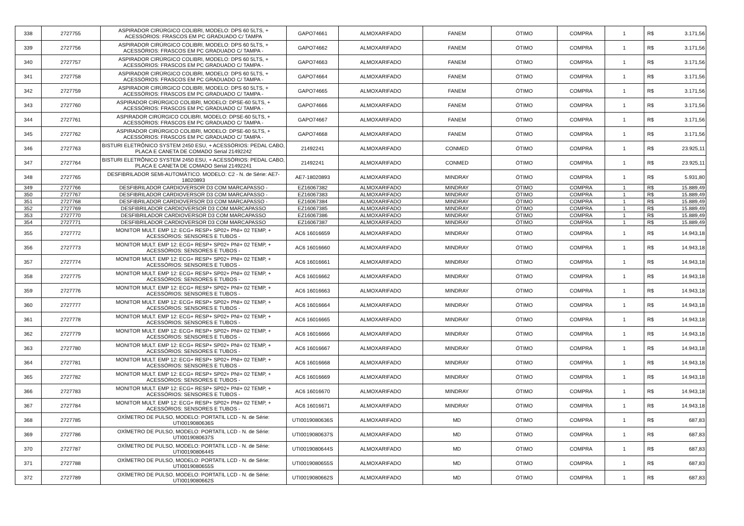| 338 | 2727755 | ASPIRADOR CIRÚRGICO COLIBRI, MODELO: DPS 60 5LTS, + ACESSÓRIOS: FRASCOS EM PC GRADUADO C/ TAMPA | GAPO74661 | ALMOXARIFADO | FANEM | ÓTIMO | COMPRA | 1 | R$ | 3.171,56 |
| 339 | 2727756 | ASPIRADOR CIRÚRGICO COLIBRI, MODELO: DPS 60 5LTS, + ACESSÓRIOS: FRASCOS EM PC GRADUADO C/ TAMPA - | GAPO74662 | ALMOXARIFADO | FANEM | ÓTIMO | COMPRA | 1 | R$ | 3.171,56 |
| 340 | 2727757 | ASPIRADOR CIRÚRGICO COLIBRI, MODELO: DPS 60 5LTS, + ACESSÓRIOS: FRASCOS EM PC GRADUADO C/ TAMPA - | GAPO74663 | ALMOXARIFADO | FANEM | ÓTIMO | COMPRA | 1 | R$ | 3.171,56 |
| 341 | 2727758 | ASPIRADOR CIRÚRGICO COLIBRI, MODELO: DPS 60 5LTS, + ACESSÓRIOS: FRASCOS EM PC GRADUADO C/ TAMPA - | GAPO74664 | ALMOXARIFADO | FANEM | ÓTIMO | COMPRA | 1 | R$ | 3.171,56 |
| 342 | 2727759 | ASPIRADOR CIRÚRGICO COLIBRI, MODELO: DPS 60 5LTS, + ACESSÓRIOS: FRASCOS EM PC GRADUADO C/ TAMPA - | GAPO74665 | ALMOXARIFADO | FANEM | ÓTIMO | COMPRA | 1 | R$ | 3.171,56 |
| 343 | 2727760 | ASPIRADOR CIRÚRGICO COLIBRI, MODELO: DPSE-60 5LTS, + ACESSÓRIOS: FRASCOS EM PC GRADUADO C/ TAMPA - | GAPO74666 | ALMOXARIFADO | FANEM | ÓTIMO | COMPRA | 1 | R$ | 3.171,56 |
| 344 | 2727761 | ASPIRADOR CIRÚRGICO COLIBRI, MODELO: DPSE-60 5LTS, + ACESSÓRIOS: FRASCOS EM PC GRADUADO C/ TAMPA - | GAPO74667 | ALMOXARIFADO | FANEM | ÓTIMO | COMPRA | 1 | R$ | 3.171,56 |
| 345 | 2727762 | ASPIRADOR CIRÚRGICO COLIBRI, MODELO: DPSE-60 5LTS, + ACESSÓRIOS: FRASCOS EM PC GRADUADO C/ TAMPA - | GAPO74668 | ALMOXARIFADO | FANEM | ÓTIMO | COMPRA | 1 | R$ | 3.171,56 |
| 346 | 2727763 | BISTURI ELETRÔNICO SYSTEM 2450 ESU, + ACESSÓRIOS: PEDAL CABO, PLACA E CANETA DE COMADO Serial 21492242 | 21492241 | ALMOXARIFADO | CONMED | ÓTIMO | COMPRA | 1 | R$ | 23.925,11 |
| 347 | 2727764 | BISTURI ELETRÔNICO SYSTEM 2450 ESU, + ACESSÓRIOS: PEDAL CABO, PLACA E CANETA DE COMADO Serial 21492241 | 21492241 | ALMOXARIFADO | CONMED | ÓTIMO | COMPRA | 1 | R$ | 23.925,11 |
| 348 | 2727765 | DESFIBRILADOR SEMI-AUTOMÁTICO. MODELO: C2 - N. de Série: AE7-18020893 | AE7-18020893 | ALMOXARIFADO | MINDRAY | ÓTIMO | COMPRA | 1 | R$ | 5.931,80 |
| 349 | 2727766 | DESFIBRILADOR CARDIOVERSOR D3 COM MARCAPASSO - | EZ16067382 | ALMOXARIFADO | MINDRAY | ÓTIMO | COMPRA | 1 | R$ | 15.889,49 |
| 350 | 2727767 | DESFIBRILADOR CARDIOVERSOR D3 COM MARCAPASSO - | EZ16067383 | ALMOXARIFADO | MINDRAY | ÓTIMO | COMPRA | 1 | R$ | 15.889,49 |
| 351 | 2727768 | DESFIBRILADOR CARDIOVERSOR D3 COM MARCAPASSO - | EZ16067384 | ALMOXARIFADO | MINDRAY | ÓTIMO | COMPRA | 1 | R$ | 15.889,49 |
| 352 | 2727769 | DESFIBRILADOR CARDIOVERSOR D3 COM MARCAPASSO | EZ16067385 | ALMOXARIFADO | MINDRAY | ÓTIMO | COMPRA | 1 | R$ | 15.889,49 |
| 353 | 2727770 | DESFIBRILADOR CARDIOVERSOR D3 COM MARCAPASSO | EZ16067386 | ALMOXARIFADO | MINDRAY | ÓTIMO | COMPRA | 1 | R$ | 15.889,49 |
| 354 | 2727771 | DESFIBRILADOR CARDIOVERSOR D3 COM MARCAPASSO | EZ16067387 | ALMOXARIFADO | MINDRAY | ÓTIMO | COMPRA | 1 | R$ | 15.889,49 |
| 355 | 2727772 | MONITOR MULT. EMP 12: ECG+ RESP+ SP02+ PNI+ 02 TEMP, + ACESSÓRIOS: SENSORES E TUBOS - | AC6 16016659 | ALMOXARIFADO | MINDRAY | ÓTIMO | COMPRA | 1 | R$ | 14.943,18 |
| 356 | 2727773 | MONITOR MULT. EMP 12: ECG+ RESP+ SP02+ PNI+ 02 TEMP, + ACESSÓRIOS: SENSORES E TUBOS - | AC6 16016660 | ALMOXARIFADO | MINDRAY | ÓTIMO | COMPRA | 1 | R$ | 14.943,18 |
| 357 | 2727774 | MONITOR MULT. EMP 12: ECG+ RESP+ SP02+ PNI+ 02 TEMP, + ACESSÓRIOS: SENSORES E TUBOS - | AC6 16016661 | ALMOXARIFADO | MINDRAY | ÓTIMO | COMPRA | 1 | R$ | 14.943,18 |
| 358 | 2727775 | MONITOR MULT. EMP 12: ECG+ RESP+ SP02+ PNI+ 02 TEMP, + ACESSÓRIOS: SENSORES E TUBOS - | AC6 16016662 | ALMOXARIFADO | MINDRAY | ÓTIMO | COMPRA | 1 | R$ | 14.943,18 |
| 359 | 2727776 | MONITOR MULT. EMP 12: ECG+ RESP+ SP02+ PNI+ 02 TEMP, + ACESSÓRIOS: SENSORES E TUBOS - | AC6 16016663 | ALMOXARIFADO | MINDRAY | ÓTIMO | COMPRA | 1 | R$ | 14.943,18 |
| 360 | 2727777 | MONITOR MULT. EMP 12: ECG+ RESP+ SP02+ PNI+ 02 TEMP, + ACESSÓRIOS: SENSORES E TUBOS - | AC6 16016664 | ALMOXARIFADO | MINDRAY | ÓTIMO | COMPRA | 1 | R$ | 14.943,18 |
| 361 | 2727778 | MONITOR MULT. EMP 12: ECG+ RESP+ SP02+ PNI+ 02 TEMP, + ACESSÓRIOS: SENSORES E TUBOS - | AC6 16016665 | ALMOXARIFADO | MINDRAY | ÓTIMO | COMPRA | 1 | R$ | 14.943,18 |
| 362 | 2727779 | MONITOR MULT. EMP 12: ECG+ RESP+ SP02+ PNI+ 02 TEMP, + ACESSÓRIOS: SENSORES E TUBOS - | AC6 16016666 | ALMOXARIFADO | MINDRAY | ÓTIMO | COMPRA | 1 | R$ | 14.943,18 |
| 363 | 2727780 | MONITOR MULT. EMP 12: ECG+ RESP+ SP02+ PNI+ 02 TEMP, + ACESSÓRIOS: SENSORES E TUBOS - | AC6 16016667 | ALMOXARIFADO | MINDRAY | ÓTIMO | COMPRA | 1 | R$ | 14.943,18 |
| 364 | 2727781 | MONITOR MULT. EMP 12: ECG+ RESP+ SP02+ PNI+ 02 TEMP, + ACESSÓRIOS: SENSORES E TUBOS - | AC6 16016668 | ALMOXARIFADO | MINDRAY | ÓTIMO | COMPRA | 1 | R$ | 14.943,18 |
| 365 | 2727782 | MONITOR MULT. EMP 12: ECG+ RESP+ SP02+ PNI+ 02 TEMP, + ACESSÓRIOS: SENSORES E TUBOS - | AC6 16016669 | ALMOXARIFADO | MINDRAY | ÓTIMO | COMPRA | 1 | R$ | 14.943,18 |
| 366 | 2727783 | MONITOR MULT. EMP 12: ECG+ RESP+ SP02+ PNI+ 02 TEMP, + ACESSÓRIOS: SENSORES E TUBOS - | AC6 16016670 | ALMOXARIFADO | MINDRAY | ÓTIMO | COMPRA | 1 | R$ | 14.943,18 |
| 367 | 2727784 | MONITOR MULT. EMP 12: ECG+ RESP+ SP02+ PNI+ 02 TEMP, + ACESSÓRIOS: SENSORES E TUBOS - | AC6 16016671 | ALMOXARIFADO | MINDRAY | ÓTIMO | COMPRA | 1 | R$ | 14.943,18 |
| 368 | 2727785 | OXÍMETRO DE PULSO, MODELO: PORTATIL LCD - N. de Série: UTI0019080636S | UTI0019080636S | ALMOXARIFADO | MD | ÓTIMO | COMPRA | 1 | R$ | 687,83 |
| 369 | 2727786 | OXÍMETRO DE PULSO, MODELO: PORTATIL LCD - N. de Série: UTI0019080637S | UTI0019080637S | ALMOXARIFADO | MD | ÓTIMO | COMPRA | 1 | R$ | 687,83 |
| 370 | 2727787 | OXÍMETRO DE PULSO, MODELO: PORTATIL LCD - N. de Série: UTI0019080644S | UTI0019080644S | ALMOXARIFADO | MD | ÓTIMO | COMPRA | 1 | R$ | 687,83 |
| 371 | 2727788 | OXÍMETRO DE PULSO, MODELO: PORTATIL LCD - N. de Série: UTI0019080655S | UTI0019080655S | ALMOXARIFADO | MD | ÓTIMO | COMPRA | 1 | R$ | 687,83 |
| 372 | 2727789 | OXÍMETRO DE PULSO, MODELO: PORTATIL LCD - N. de Série: UTI0019080662S | UTI0019080662S | ALMOXARIFADO | MD | ÓTIMO | COMPRA | 1 | R$ | 687,83 |